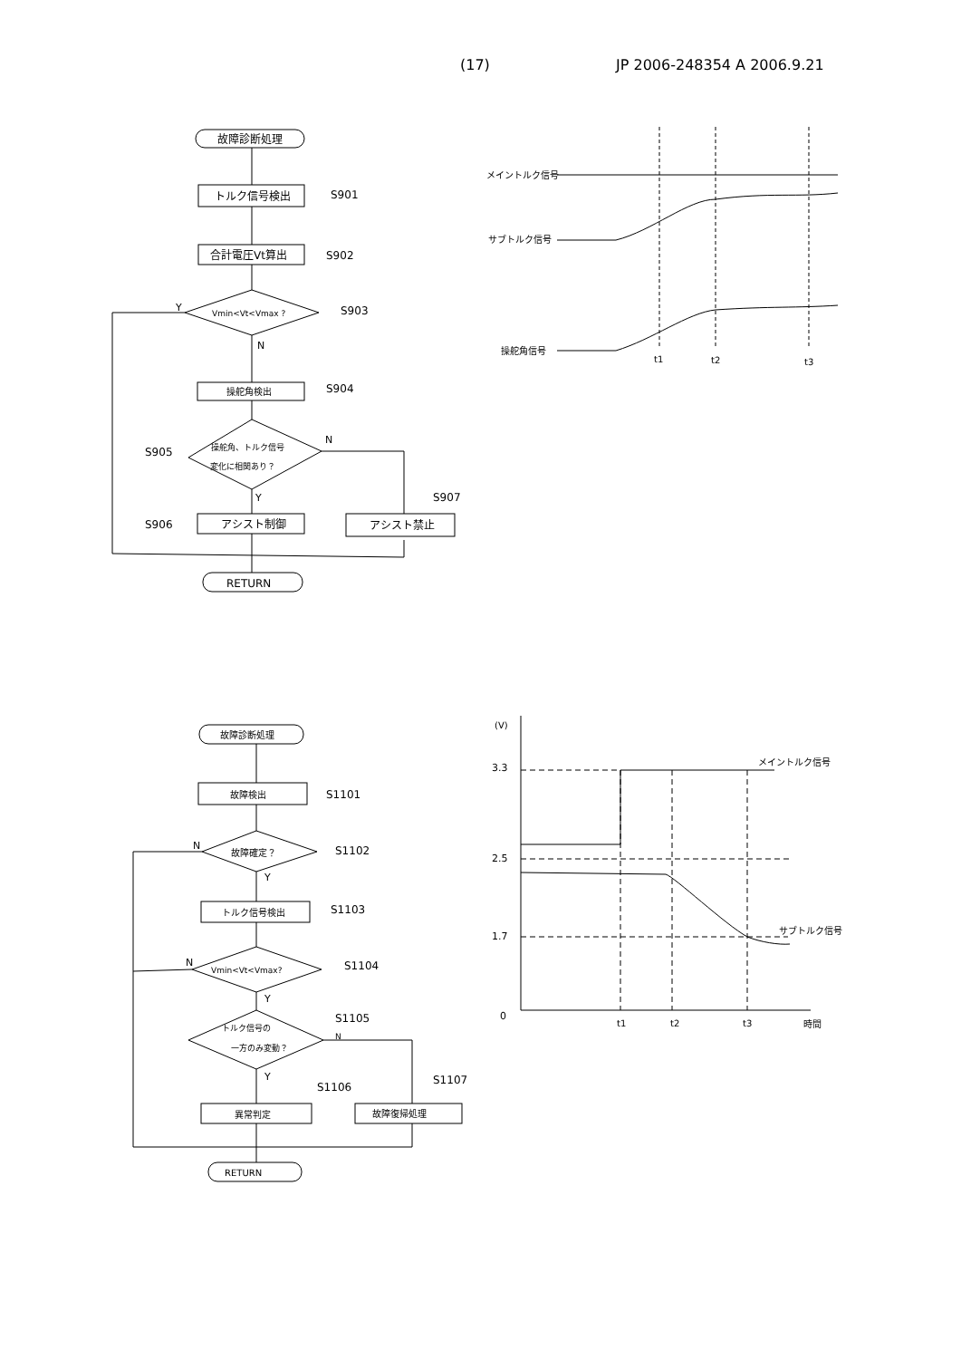(17) JP 2006-248354 A 2006.9.21
故障診断処理
トルク信号検出
S901
合計電圧Vt算出
S902
Vmin<Vt<Vmax ?
S903
Y
N
操舵角検出
S904
操舵角、トルク信号
変化に相関あり？
S905
N
Y
アシスト禁止
S907
アシスト制御
S906
RETURN
メイントルク信号
サブトルク信号
操舵角信号
t1
t2
t3
故障診断処理
故障検出
S1101
故障確定？
S1102
N
Y
トルク信号検出
S1103
Vmin<Vt<Vmax?
S1104
N
Y
トルク信号の
一方のみ変動？
S1105
N
Y
故障復帰処理
S1107
異常判定
S1106
RETURN
(V)
3.3
2.5
1.7
0
メイントルク信号
サブトルク信号
t1
t2
t3
時間